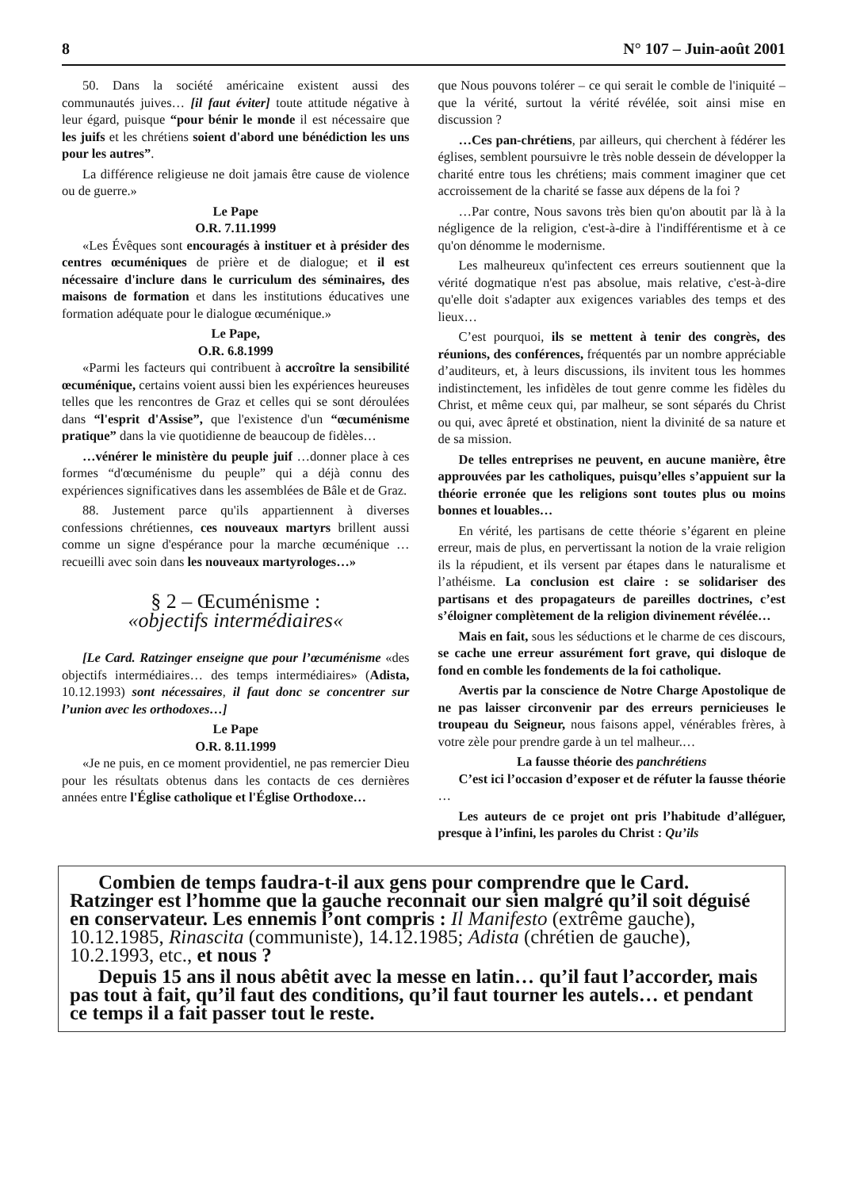8 N° 107 – Juin-août 2001
50. Dans la société américaine existent aussi des communautés juives… [il faut éviter] toute attitude négative à leur égard, puisque “pour bénir le monde il est nécessaire que les juifs et les chrétiens soient d'abord une bénédiction les uns pour les autres”.
La différence religieuse ne doit jamais être cause de violence ou de guerre.»
Le Pape
O.R. 7.11.1999
«Les Évêques sont encouragés à instituer et à présider des centres œcuméniques de prière et de dialogue; et il est nécessaire d'inclure dans le curriculum des séminaires, des maisons de formation et dans les institutions éducatives une formation adéquate pour le dialogue œcuménique.»
Le Pape,
O.R. 6.8.1999
«Parmi les facteurs qui contribuent à accroître la sensibilité œcuménique, certains voient aussi bien les expériences heureuses telles que les rencontres de Graz et celles qui se sont déroulées dans “l'esprit d'Assise”, que l'existence d'un “œcuménisme pratique” dans la vie quotidienne de beaucoup de fidèles…
…vénérer le ministère du peuple juif …donner place à ces formes “d'œcuménisme du peuple” qui a déjà connu des expériences significatives dans les assemblées de Bâle et de Graz.
88. Justement parce qu'ils appartiennent à diverses confessions chrétiennes, ces nouveaux martyrs brillent aussi comme un signe d'espérance pour la marche œcuménique … recueilli avec soin dans les nouveaux martyrologes…»
§ 2 – Œcuménisme :
«objectifs intermédiaires«
[Le Card. Ratzinger enseigne que pour l’œcuménisme «des objectifs intermédiaires… des temps intermédiaires» (Adista, 10.12.1993) sont nécessaires, il faut donc se concentrer sur l’union avec les orthodoxes…]
Le Pape
O.R. 8.11.1999
«Je ne puis, en ce moment providentiel, ne pas remercier Dieu pour les résultats obtenus dans les contacts de ces dernières années entre l'Église catholique et l'Église Orthodoxe…
que Nous pouvons tolérer – ce qui serait le comble de l'iniquité – que la vérité, surtout la vérité révélée, soit ainsi mise en discussion ?
…Ces pan-chrétiens, par ailleurs, qui cherchent à fédérer les églises, semblent poursuivre le très noble dessein de développer la charité entre tous les chrétiens; mais comment imaginer que cet accroissement de la charité se fasse aux dépens de la foi ?
…Par contre, Nous savons très bien qu'on aboutit par là à la négligence de la religion, c'est-à-dire à l'indifférentisme et à ce qu'on dénomme le modernisme.
Les malheureux qu'infectent ces erreurs soutiennent que la vérité dogmatique n'est pas absolue, mais relative, c'est-à-dire qu'elle doit s'adapter aux exigences variables des temps et des lieux…
C’est pourquoi, ils se mettent à tenir des congrès, des réunions, des conférences, fréquentés par un nombre appréciable d’auditeurs, et, à leurs discussions, ils invitent tous les hommes indistinctement, les infidèles de tout genre comme les fidèles du Christ, et même ceux qui, par malheur, se sont séparés du Christ ou qui, avec âpreté et obstination, nient la divinité de sa nature et de sa mission.
De telles entreprises ne peuvent, en aucune manière, être approuvées par les catholiques, puisqu’elles s’appuient sur la théorie erronée que les religions sont toutes plus ou moins bonnes et louables…
En vérité, les partisans de cette théorie s’égarent en pleine erreur, mais de plus, en pervertissant la notion de la vraie religion ils la répudient, et ils versent par étapes dans le naturalisme et l’athéisme. La conclusion est claire : se solidariser des partisans et des propagateurs de pareilles doctrines, c’est s’éloigner complètement de la religion divinement révélée…
Mais en fait, sous les séductions et le charme de ces discours, se cache une erreur assurément fort grave, qui disloque de fond en comble les fondements de la foi catholique.
Avertis par la conscience de Notre Charge Apostolique de ne pas laisser circonvenir par des erreurs pernicieuses le troupeau du Seigneur, nous faisons appel, vénérables frères, à votre zèle pour prendre garde à un tel malheur.…
La fausse théorie des panchrétiens
C’est ici l’occasion d’exposer et de réfuter la fausse théorie …
Les auteurs de ce projet ont pris l’habitude d’alléguer, presque à l’infini, les paroles du Christ : Qu’ils
Combien de temps faudra-t-il aux gens pour comprendre que le Card. Ratzinger est l’homme que la gauche reconnait our sien malgré qu’il soit déguisé en conservateur. Les ennemis l’ont compris : Il Manifesto (extrême gauche), 10.12.1985, Rinascita (communiste), 14.12.1985; Adista (chrétien de gauche), 10.2.1993, etc., et nous ?
Depuis 15 ans il nous abêtit avec la messe en latin… qu’il faut l’accorder, mais pas tout à fait, qu’il faut des conditions, qu’il faut tourner les autels… et pendant ce temps il a fait passer tout le reste.